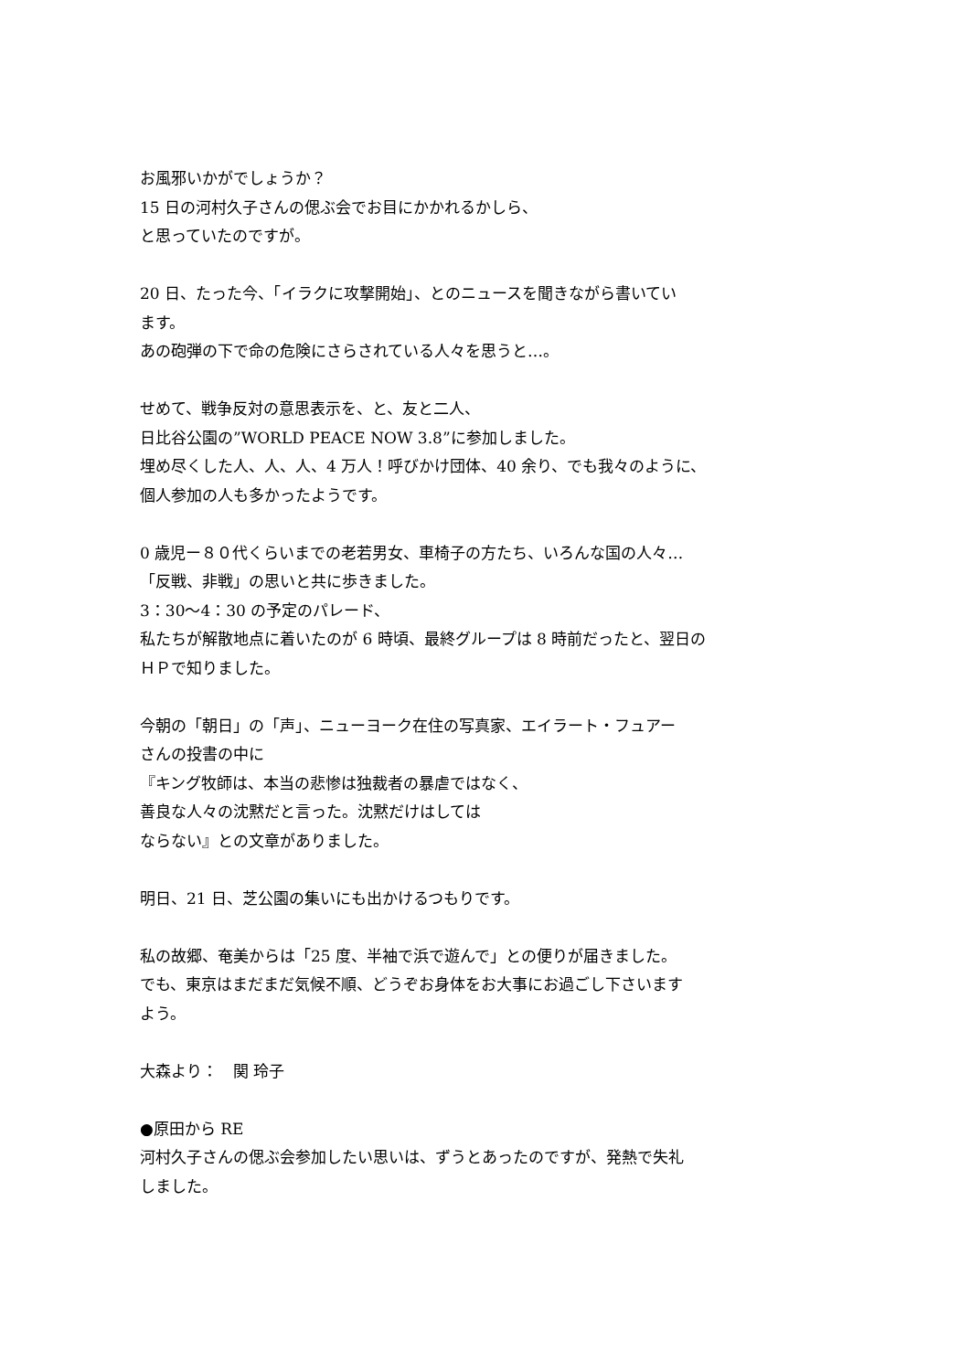お風邪いかがでしょうか？
15 日の河村久子さんの偲ぶ会でお目にかかれるかしら、
と思っていたのですが。
20 日、たった今、「イラクに攻撃開始」、とのニュースを聞きながら書いてい
ます。
あの砲弾の下で命の危険にさらされている人々を思うと…。
せめて、戦争反対の意思表示を、と、友と二人、
日比谷公園の”WORLD PEACE NOW 3.8”に参加しました。
埋め尽くした人、人、人、4 万人！呼びかけ団体、40 余り、でも我々のように、
個人参加の人も多かったようです。
0 歳児ー８０代くらいまでの老若男女、車椅子の方たち、いろんな国の人々…
「反戦、非戦」の思いと共に歩きました。
3：30〜4：30 の予定のパレード、
私たちが解散地点に着いたのが 6 時頃、最終グループは 8 時前だったと、翌日の
ＨＰで知りました。
今朝の「朝日」の「声」、ニューヨーク在住の写真家、エイラート・フュアー
さんの投書の中に
『キング牧師は、本当の悲惨は独裁者の暴虐ではなく、
善良な人々の沈黙だと言った。沈黙だけはしては
ならない』との文章がありました。
明日、21 日、芝公園の集いにも出かけるつもりです。
私の故郷、奄美からは「25 度、半袖で浜で遊んで」との便りが届きました。
でも、東京はまだまだ気候不順、どうぞお身体をお大事にお過ごし下さいます
よう。
大森より：　関 玲子
●原田から RE
河村久子さんの偲ぶ会参加したい思いは、ずうとあったのですが、発熱で失礼
しました。